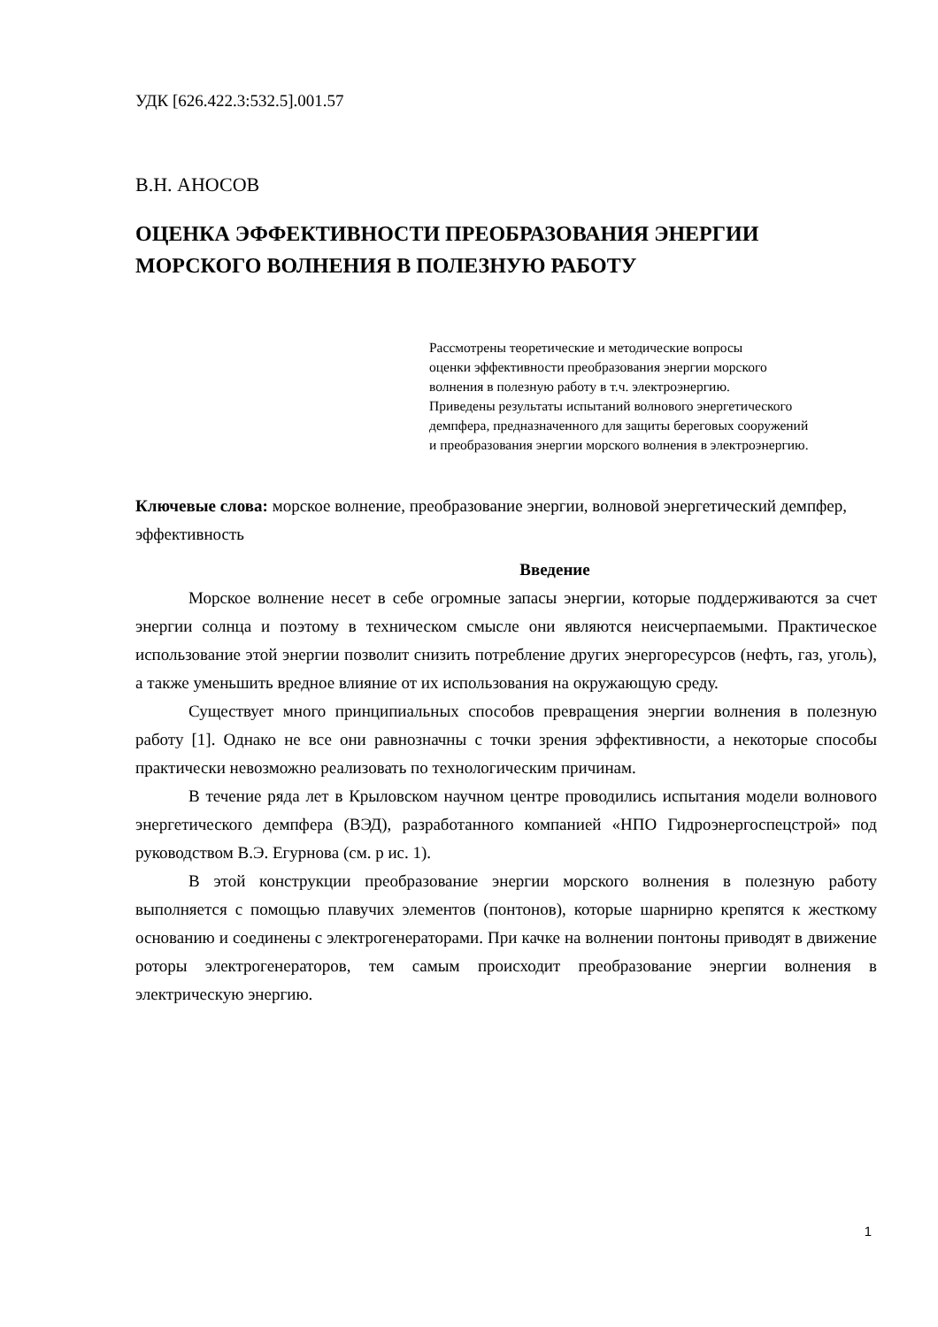УДК [626.422.3:532.5].001.57
В.Н. АНОСОВ
ОЦЕНКА ЭФФЕКТИВНОСТИ ПРЕОБРАЗОВАНИЯ ЭНЕРГИИ МОРСКОГО ВОЛНЕНИЯ В ПОЛЕЗНУЮ РАБОТУ
Рассмотрены теоретические и методические вопросы
оценки эффективности преобразования энергии морского
волнения в полезную работу в т.ч. электроэнергию.
Приведены результаты испытаний волнового энергетического
демпфера, предназначенного для защиты береговых сооружений
и преобразования энергии морского волнения в электроэнергию.
Ключевые слова: морское волнение, преобразование энергии, волновой энергетический демпфер, эффективность
Введение
Морское волнение несет в себе огромные запасы энергии, которые поддерживаются за счет энергии солнца и поэтому в техническом смысле они являются неисчерпаемыми. Практическое использование этой энергии позволит снизить потребление других энергоресурсов (нефть, газ, уголь), а также уменьшить вредное влияние от их использования на окружающую среду.
Существует много принципиальных способов превращения энергии волнения в полезную работу [1]. Однако не все они равнозначны с точки зрения эффективности, а некоторые способы практически невозможно реализовать по технологическим причинам.
В течение ряда лет в Крыловском научном центре проводились испытания модели волнового энергетического демпфера (ВЭД), разработанного компанией «НПО Гидроэнергоспецстрой» под руководством В.Э. Егурнова (см. р ис. 1).
В этой конструкции преобразование энергии морского волнения в полезную работу выполняется с помощью плавучих элементов (понтонов), которые шарнирно крепятся к жесткому основанию и соединены с электрогенераторами. При качке на волнении понтоны приводят в движение роторы электрогенераторов, тем самым происходит преобразование энергии волнения в электрическую энергию.
1